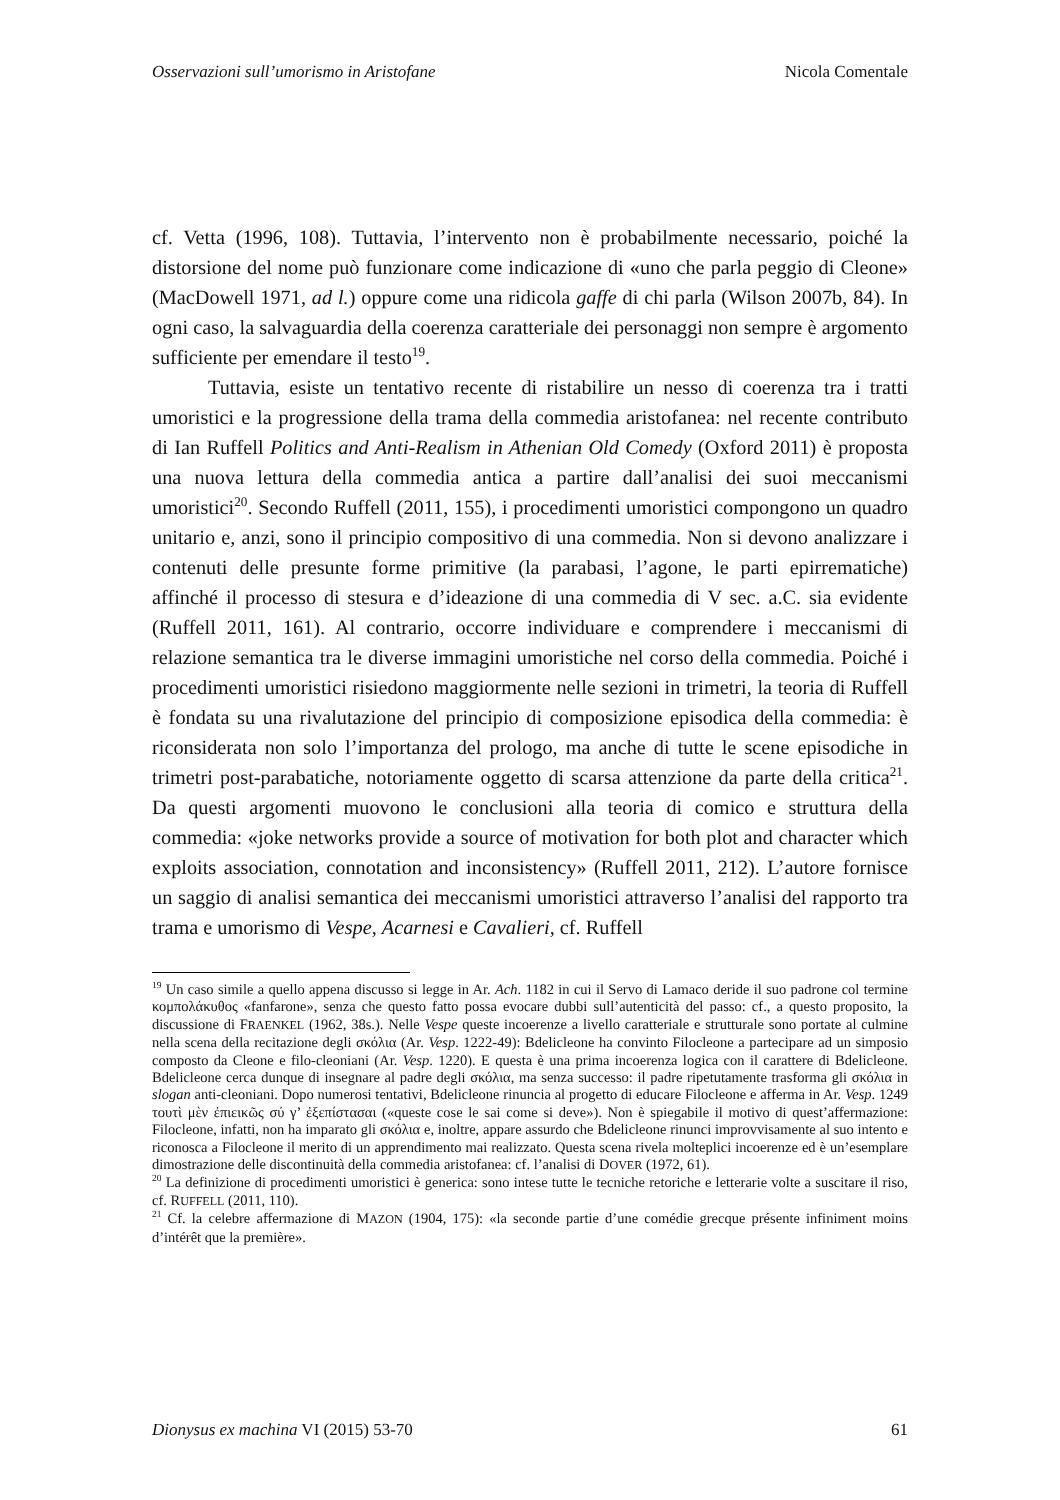Osservazioni sull’umorismo in Aristofane Nicola Comentale
cf. Vetta (1996, 108). Tuttavia, l’intervento non è probabilmente necessario, poiché la distorsione del nome può funzionare come indicazione di «uno che parla peggio di Cleone» (MacDowell 1971, ad l.) oppure come una ridicola gaffe di chi parla (Wilson 2007b, 84). In ogni caso, la salvaguardia della coerenza caratteriale dei personaggi non sempre è argomento sufficiente per emendare il testo<sup>19</sup>.
Tuttavia, esiste un tentativo recente di ristabilire un nesso di coerenza tra i tratti umoristici e la progressione della trama della commedia aristofanea: nel recente contributo di Ian Ruffell Politics and Anti-Realism in Athenian Old Comedy (Oxford 2011) è proposta una nuova lettura della commedia antica a partire dall’analisi dei suoi meccanismi umoristici<sup>20</sup>. Secondo Ruffell (2011, 155), i procedimenti umoristici compongono un quadro unitario e, anzi, sono il principio compositivo di una commedia. Non si devono analizzare i contenuti delle presunte forme primitive (la parabasi, l’agone, le parti epirrematiche) affinché il processo di stesura e d’ideazione di una commedia di V sec. a.C. sia evidente (Ruffell 2011, 161). Al contrario, occorre individuare e comprendere i meccanismi di relazione semantica tra le diverse immagini umoristiche nel corso della commedia. Poiché i procedimenti umoristici risiedono maggiormente nelle sezioni in trimetri, la teoria di Ruffell è fondata su una rivalutazione del principio di composizione episodica della commedia: è riconsiderata non solo l’importanza del prologo, ma anche di tutte le scene episodiche in trimetri post-parabatiche, notoriamente oggetto di scarsa attenzione da parte della critica<sup>21</sup>. Da questi argomenti muovono le conclusioni alla teoria di comico e struttura della commedia: «joke networks provide a source of motivation for both plot and character which exploits association, connotation and inconsistency» (Ruffell 2011, 212). L’autore fornisce un saggio di analisi semantica dei meccanismi umoristici attraverso l’analisi del rapporto tra trama e umorismo di Vespe, Acarnesi e Cavalieri, cf. Ruffell
<sup>19</sup> Un caso simile a quello appena discusso si legge in Ar. Ach. 1182 in cui il Servo di Lamaco deride il suo padrone col termine κομπολάκυθος «fanfarone», senza che questo fatto possa evocare dubbi sull’autenticità del passo: cf., a questo proposito, la discussione di FRAENKEL (1962, 38s.). Nelle Vespe queste incoerenze a livello caratteriale e strutturale sono portate al culmine nella scena della recitazione degli σκόλια (Ar. Vesp. 1222-49): Bdelicleone ha convinto Filocleone a partecipare ad un simposio composto da Cleone e filo-cleoniani (Ar. Vesp. 1220). E questa è una prima incoerenza logica con il carattere di Bdelicleone. Bdelicleone cerca dunque di insegnare al padre degli σκόλια, ma senza successo: il padre ripetutamente trasforma gli σκόλια in slogan anti-cleoniani. Dopo numerosi tentativi, Bdelicleone rinuncia al progetto di educare Filocleone e afferma in Ar. Vesp. 1249 τουτὶ μὲν ἐπιεικῶς σύ γ’ ἐξεπίστασαι («queste cose le sai come si deve»). Non è spiegabile il motivo di quest’affermazione: Filocleone, infatti, non ha imparato gli σκόλια e, inoltre, appare assurdo che Bdelicleone rinunci improvvisamente al suo intento e riconosca a Filocleone il merito di un apprendimento mai realizzato. Questa scena rivela molteplici incoerenze ed è un’esemplare dimostrazione delle discontinuità della commedia aristofanea: cf. l’analisi di DOVER (1972, 61).
<sup>20</sup> La definizione di procedimenti umoristici è generica: sono intese tutte le tecniche retoriche e letterarie volte a suscitare il riso, cf. RUFFELL (2011, 110).
<sup>21</sup> Cf. la celebre affermazione di MAZON (1904, 175): «la seconde partie d’une comédie grecque présente infiniment moins d’intérêt que la première».
Dionysus ex machina VI (2015) 53-70 61